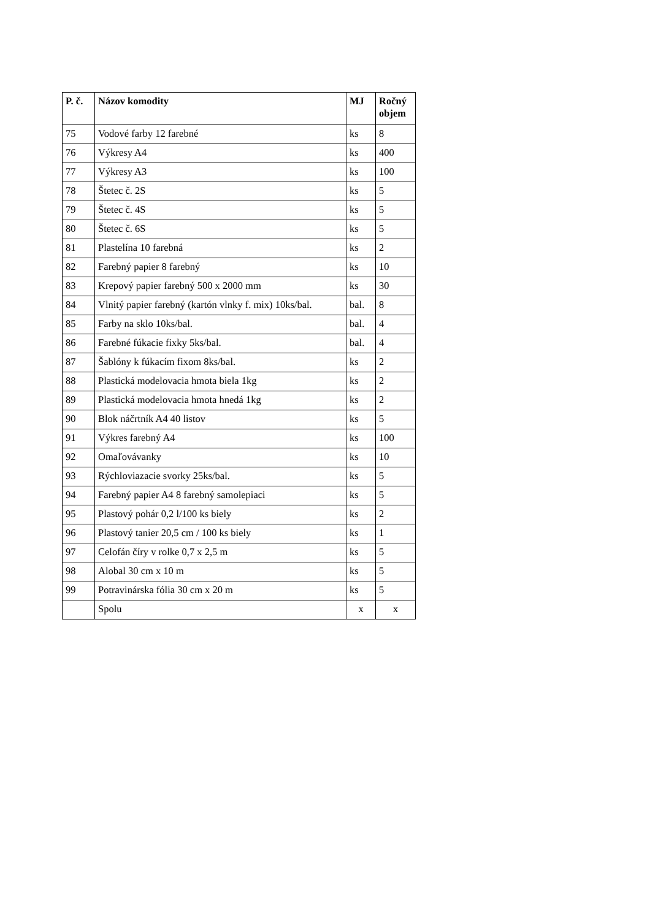| P. č. | Názov komodity | MJ | Ročný objem |
| --- | --- | --- | --- |
| 75 | Vodové farby 12 farebné | ks | 8 |
| 76 | Výkresy A4 | ks | 400 |
| 77 | Výkresy A3 | ks | 100 |
| 78 | Štetec č. 2S | ks | 5 |
| 79 | Štetec č. 4S | ks | 5 |
| 80 | Štetec č. 6S | ks | 5 |
| 81 | Plastelína 10 farebná | ks | 2 |
| 82 | Farebný papier 8 farebný | ks | 10 |
| 83 | Krepový papier farebný 500 x 2000 mm | ks | 30 |
| 84 | Vlnitý papier farebný (kartón vlnky f. mix) 10ks/bal. | bal. | 8 |
| 85 | Farby na sklo 10ks/bal. | bal. | 4 |
| 86 | Farebné fúkacie fixky 5ks/bal. | bal. | 4 |
| 87 | Šablóny k fúkacím fixom 8ks/bal. | ks | 2 |
| 88 | Plastická modelovacia hmota biela 1kg | ks | 2 |
| 89 | Plastická modelovacia hmota hnedá 1kg | ks | 2 |
| 90 | Blok náčrtník A4 40 listov | ks | 5 |
| 91 | Výkres farebný A4 | ks | 100 |
| 92 | Omaľovávanky | ks | 10 |
| 93 | Rýchloviazacie svorky 25ks/bal. | ks | 5 |
| 94 | Farebný papier A4 8 farebný samolepiaci | ks | 5 |
| 95 | Plastový pohár 0,2 l/100 ks biely | ks | 2 |
| 96 | Plastový tanier 20,5 cm / 100 ks biely | ks | 1 |
| 97 | Celofán číry v rolke 0,7 x 2,5 m | ks | 5 |
| 98 | Alobal 30 cm x 10 m | ks | 5 |
| 99 | Potravinárska fólia 30 cm x 20 m | ks | 5 |
| | Spolu | x | x |